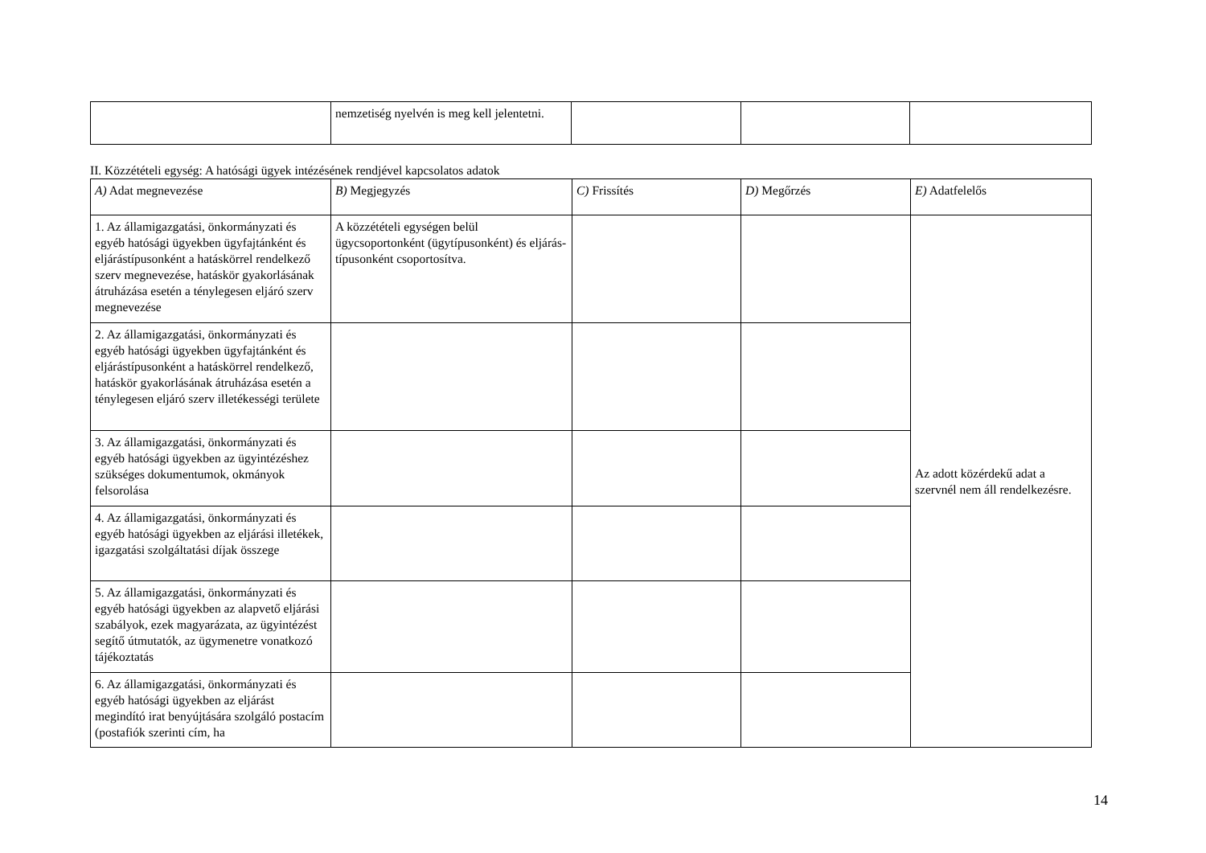| | nemzetiség nyelvén is meg kell jelentetni. | | | |
II. Közzétételi egység: A hatósági ügyek intézésének rendjével kapcsolatos adatok
| A) Adat megnevezése | B) Megjegyzés | C) Frissítés | D) Megőrzés | E) Adatfelelős |
| --- | --- | --- | --- | --- |
| 1. Az államigazgatási, önkormányzati és egyéb hatósági ügyekben ügyfajtánként és eljárástípusonként a hatáskörrel rendelkező szerv megnevezése, hatáskör gyakorlásának átruházása esetén a ténylegesen eljáró szerv megnevezése | A közzétételi egységen belül ügycsoportonként (ügytípusonként) és eljárás-típusonként csoportosítva. | | | Az adott közérdekű adat a szervnél nem áll rendelkezésre. |
| 2. Az államigazgatási, önkormányzati és egyéb hatósági ügyekben ügyfajtánként és eljárástípusonként a hatáskörrel rendelkező, hatáskör gyakorlásának átruházása esetén a ténylegesen eljáró szerv illetékességi területe | | | | |
| 3. Az államigazgatási, önkormányzati és egyéb hatósági ügyekben az ügyintézéshez szükséges dokumentumok, okmányok felsorolása | | | | |
| 4. Az államigazgatási, önkormányzati és egyéb hatósági ügyekben az eljárási illetékek, igazgatási szolgáltatási díjak összege | | | | |
| 5. Az államigazgatási, önkormányzati és egyéb hatósági ügyekben az alapvető eljárási szabályok, ezek magyarázata, az ügyintézést segítő útmutatók, az ügymenetre vonatkozó tájékoztatás | | | | |
| 6. Az államigazgatási, önkormányzati és egyéb hatósági ügyekben az eljárást megindító irat benyújtására szolgáló postacím (postafiók szerinti cím, ha | | | | |
14